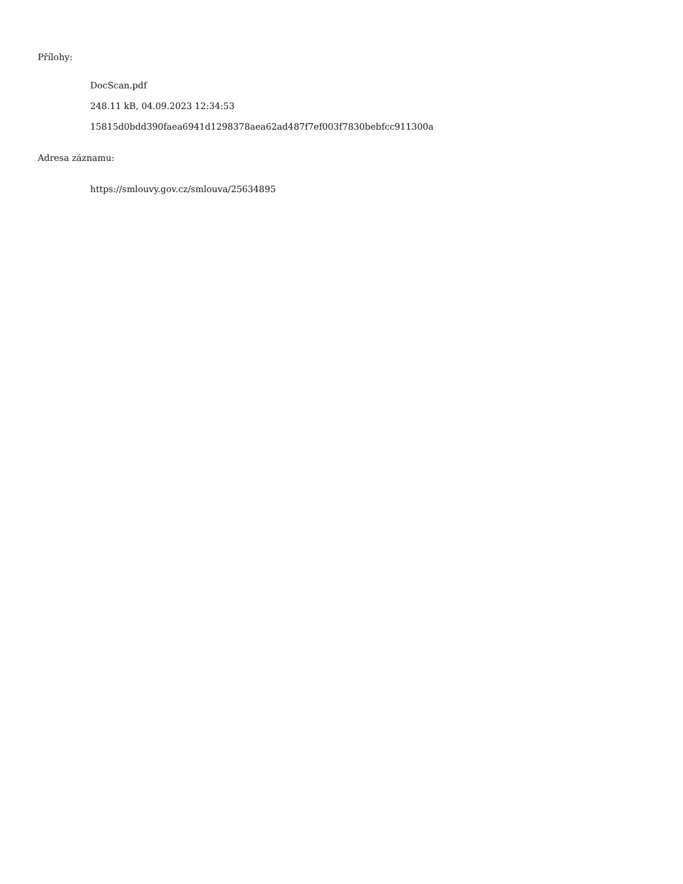Přílohy:
DocScan.pdf
248.11 kB, 04.09.2023 12:34:53
15815d0bdd390faea6941d1298378aea62ad487f7ef003f7830bebfcc911300a
Adresa záznamu:
https://smlouvy.gov.cz/smlouva/25634895